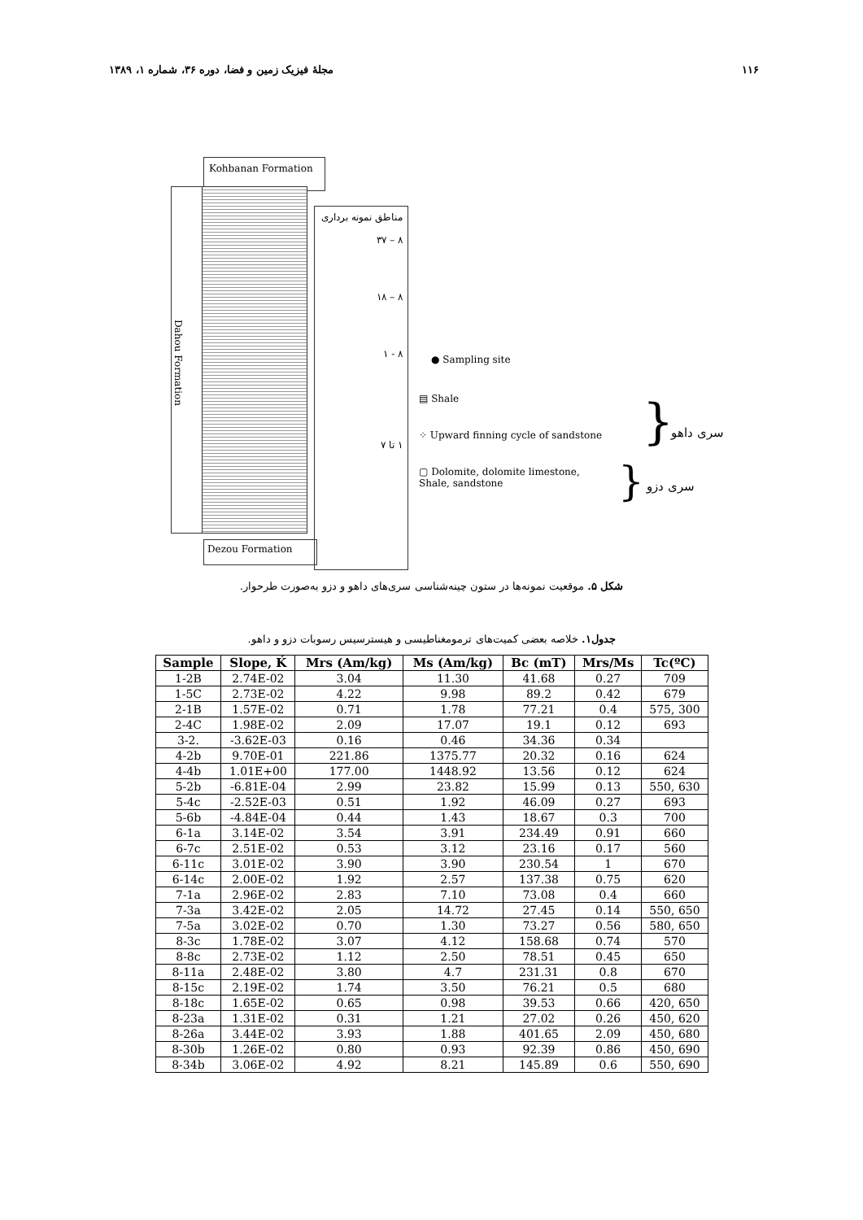۱۱۶ مجلهٔ فیزیک زمین و فضا، دوره ۳۶، شماره ۱، ۱۳۸۹
Kohbanan Formation
Dahou Formation
مناطق نمونه برداری
۸ – ۳۷
۸ – ۱۸
۸ - ۱
۱ تا ۷
Dezou Formation
● Sampling site
▤ Shale
⁘ Upward finning cycle of sandstone
▢ Dolomite, dolomite limestone,
Shale, sandstone
} سری داهو
} سری دزو
شکل ۵. موقعیت نمونه‌ها در ستون چینه‌شناسی سری‌های داهو و دزو به‌صورت طرحوار.
جدول۱. خلاصه بعضی کمیت‌های ترمومغناطیسی و هیسترسیس رسوبات دزو و داهو.
| Sample | Slope, Ḱ | Mrs (Am/kg) | Ms (Am/kg) | Bc (mT) | Mrs/Ms | Tc(ºC) |
| --- | --- | --- | --- | --- | --- | --- |
| 1-2B | 2.74E-02 | 3.04 | 11.30 | 41.68 | 0.27 | 709 |
| 1-5C | 2.73E-02 | 4.22 | 9.98 | 89.2 | 0.42 | 679 |
| 2-1B | 1.57E-02 | 0.71 | 1.78 | 77.21 | 0.4 | 575, 300 |
| 2-4C | 1.98E-02 | 2.09 | 17.07 | 19.1 | 0.12 | 693 |
| 3-2. | -3.62E-03 | 0.16 | 0.46 | 34.36 | 0.34 | |
| 4-2b | 9.70E-01 | 221.86 | 1375.77 | 20.32 | 0.16 | 624 |
| 4-4b | 1.01E+00 | 177.00 | 1448.92 | 13.56 | 0.12 | 624 |
| 5-2b | -6.81E-04 | 2.99 | 23.82 | 15.99 | 0.13 | 550, 630 |
| 5-4c | -2.52E-03 | 0.51 | 1.92 | 46.09 | 0.27 | 693 |
| 5-6b | -4.84E-04 | 0.44 | 1.43 | 18.67 | 0.3 | 700 |
| 6-1a | 3.14E-02 | 3.54 | 3.91 | 234.49 | 0.91 | 660 |
| 6-7c | 2.51E-02 | 0.53 | 3.12 | 23.16 | 0.17 | 560 |
| 6-11c | 3.01E-02 | 3.90 | 3.90 | 230.54 | 1 | 670 |
| 6-14c | 2.00E-02 | 1.92 | 2.57 | 137.38 | 0.75 | 620 |
| 7-1a | 2.96E-02 | 2.83 | 7.10 | 73.08 | 0.4 | 660 |
| 7-3a | 3.42E-02 | 2.05 | 14.72 | 27.45 | 0.14 | 550, 650 |
| 7-5a | 3.02E-02 | 0.70 | 1.30 | 73.27 | 0.56 | 580, 650 |
| 8-3c | 1.78E-02 | 3.07 | 4.12 | 158.68 | 0.74 | 570 |
| 8-8c | 2.73E-02 | 1.12 | 2.50 | 78.51 | 0.45 | 650 |
| 8-11a | 2.48E-02 | 3.80 | 4.7 | 231.31 | 0.8 | 670 |
| 8-15c | 2.19E-02 | 1.74 | 3.50 | 76.21 | 0.5 | 680 |
| 8-18c | 1.65E-02 | 0.65 | 0.98 | 39.53 | 0.66 | 420, 650 |
| 8-23a | 1.31E-02 | 0.31 | 1.21 | 27.02 | 0.26 | 450, 620 |
| 8-26a | 3.44E-02 | 3.93 | 1.88 | 401.65 | 2.09 | 450, 680 |
| 8-30b | 1.26E-02 | 0.80 | 0.93 | 92.39 | 0.86 | 450, 690 |
| 8-34b | 3.06E-02 | 4.92 | 8.21 | 145.89 | 0.6 | 550, 690 |